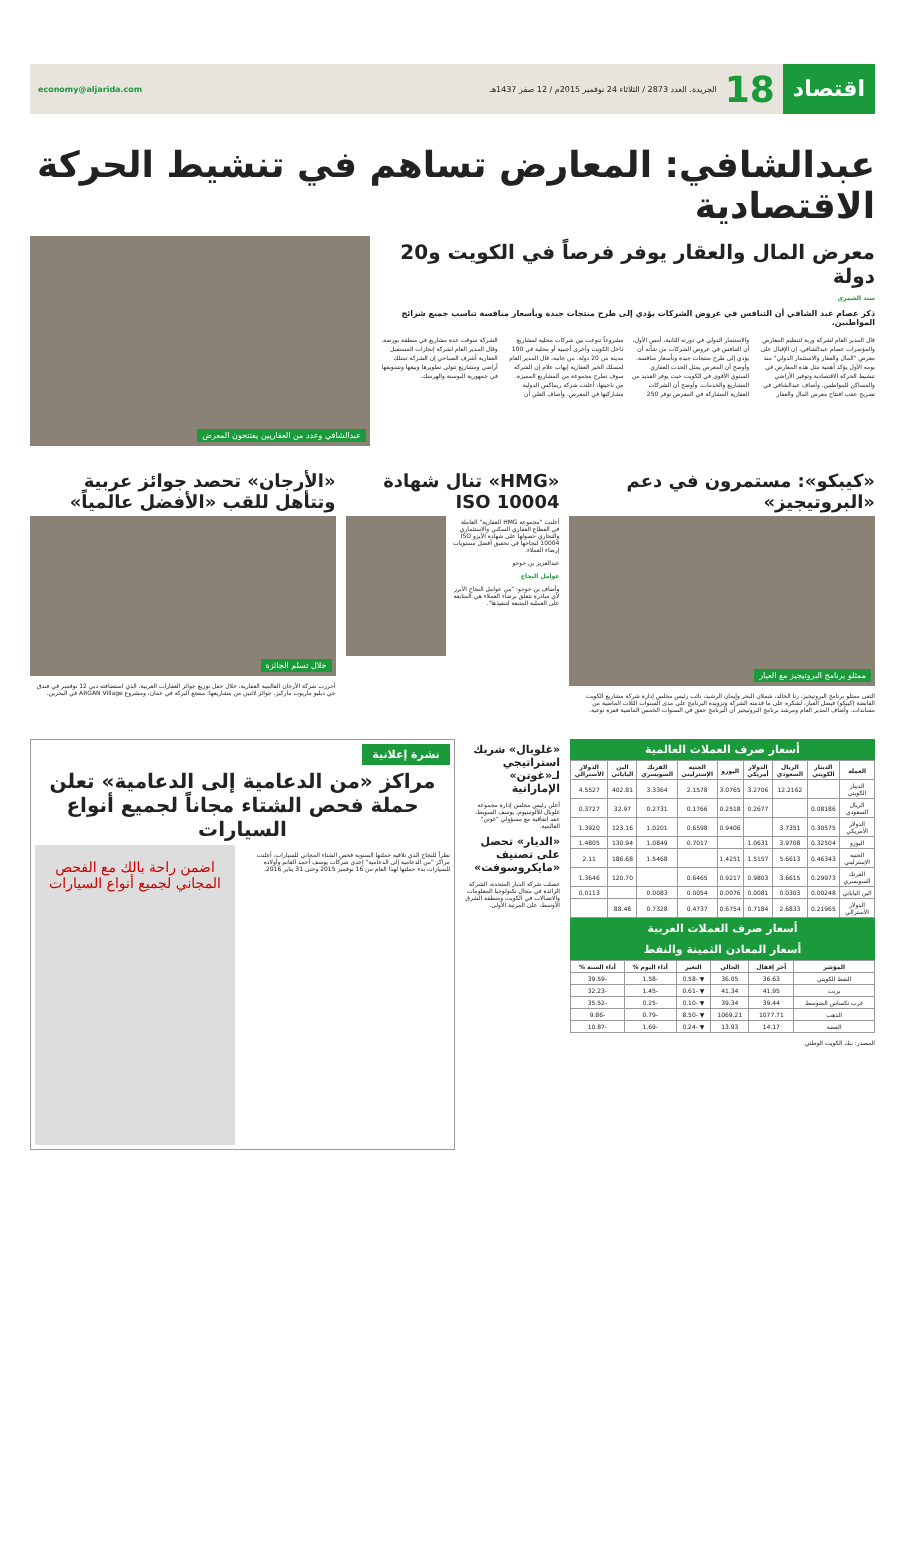اقتصاد
18
الجريدة. العدد 2873 / الثلاثاء 24 نوفمبر 2015م / 12 صفر 1437هـ
economy@aljarida.com
عبدالشافي: المعارض تساهم في تنشيط الحركة الاقتصادية
معرض المال والعقار يوفر فرصاً في الكويت و20 دولة
سند الشمري
ذكر عصام عبد الشافي أن التنافس في عروض الشركات يؤدي إلى طرح منتجات جيدة وبأسعار منافسة تناسب جميع شرائح المواطنين.
قال المدير العام لشركة وربة لتنظيم المعارض والمؤتمرات عصام عبدالشافي، إن الإقبال على معرض "المال والعقار والاستثمار الدولي" منذ يومه الأول يؤكد أهمية مثل هذه المعارض في تنشيط الحركة الاقتصادية وتوفير الأراضي والمساكن للمواطنين. وأضاف عبدالشافي في تصريح عقب افتتاح معرض المال والعقار والاستثمار الدولي في دورته الثانية، أمس الأول، أن التنافس في عروض الشركات من شأنه أن يؤدي إلى طرح منتجات جيدة وبأسعار منافسة. وأوضح أن المعرض يمثل الحدث العقاري السنوي الأقوى في الكويت حيث يوفر العديد من المشاريع والخدمات. وأوضح أن الشركات العقارية المشاركة في المعرض توفر 250 مشروعاً تنوعت بين شركات محلية لمشاريع داخل الكويت وأخرى أجنبية أو محلية في 100 مدينة من 20 دولة. من جانبه، قال المدير العام لمسلك الخير العقارية إيهاب علام إن الشركة سوف تطرح مجموعة من المشاريع المميزة. من ناحيتها، أعلنت شركة ريماكس الدولية مشاركتها في المعرض. وأضاف العلي أن الشركة سوقت عدة مشاريع في منطقة بورصة. وقال المدير العام لشركة إنجازات المستقبل العقارية أشرف الصباحي إن الشركة تمتلك أراضي ومشاريع تتولى تطويرها وبيعها وتسويقها في جمهورية البوسنة والهرسك.
عبدالشافي وعدد من العقاريين يفتتحون المعرض
«كيبكو»: مستمرون في دعم «البروتيجيز»
ممثلو برنامج البروتيجيز مع العيار
التقى ممثلو برنامج البروتيجيز، رنا الخالد، شملان البحر وإيمان الرشيد، نائب رئيس مجلس إدارة شركة مشاريع الكويت القابضة (كيبكو) فيصل العيار، لشكره على ما قدمته الشركة وتزويده البرنامج على مدى السنوات الثلاث الماضية من مساندات. وأضاف المدير العام ومرشد برنامج البروتيجيز أن البرنامج حقق في السنوات الخمس الماضية قفزة نوعية.
«HMG» تنال شهادة ISO 10004
أعلنت "مجموعة HMG العقارية" العاملة في القطاع العقاري السكني والاستثماري والتجاري حصولها على شهادة الأيزو ISO 10004 لنجاحها في تحقيق أفضل مستويات إرضاء العملاء.
عبدالعزيز بن حوحو
عوامل النجاح
وأضاف بن حوحو: "من عوامل النجاح الأبرز لأي مبادرة تتعلق برضاء العملاء هي المتابعة على العملية المتبعة لتنفيذها".
«الأرجان» تحصد جوائز عربية وتتأهل للقب «الأفضل عالمياً»
خلال تسلم الجائزة
أحرزت شركة الأرجان العالمية العقارية، خلال حفل توزيع جوائز العقارات العربية، الذي استضافته دبي 12 نوفمبر في فندق جي دبليو ماريوت ماركيز، جوائز لاثنين من مشاريعها: منتجع البركة في عمان، ومشروع ARGAN Village في البحرين.
أسعار صرف العملات العالمية
| العملة | الدينار الكويتي | الريال السعودي | الدولار أمريكي | اليورو | الجنيه الإسترليني | الفرنك السويسري | الين الياباني | الدولار الأسترالي |
| --- | --- | --- | --- | --- | --- | --- | --- | --- |
| الدينار الكويتي | | 12.2162 | 3.2706 | 3.0765 | 2.1578 | 3.3364 | 402.81 | 4.5527 |
| الريال السعودي | 0.08186 | | 0.2677 | 0.2518 | 0.1766 | 0.2731 | 32.97 | 0.3727 |
| الدولار الأمريكي | 0.30575 | 3.7351 | | 0.9406 | 0.6598 | 1.0201 | 123.16 | 1.3920 |
| اليورو | 0.32504 | 3.9708 | 1.0631 | | 0.7017 | 1.0849 | 130.94 | 1.4805 |
| الجنيه الإسترليني | 0.46343 | 5.6613 | 1.5157 | 1.4251 | | 1.5468 | 186.68 | 2.11 |
| الفرنك السويسري | 0.29973 | 3.6615 | 0.9803 | 0.9217 | 0.6465 | | 120.70 | 1.3646 |
| الين الياباني | 0.00248 | 0.0303 | 0.0081 | 0.0076 | 0.0054 | 0.0083 | | 0.0113 |
| الدولار الأسترالي | 0.21965 | 2.6833 | 0.7184 | 0.6754 | 0.4737 | 0.7328 | 88.48 | |
أسعار صرف العملات العربية
أسعار المعادن الثمينة والنفط
| المؤشر | آخر إقفال | الحالي | التغير | أداء اليوم % | أداء السنة % |
| --- | --- | --- | --- | --- | --- |
| النفط الكويتي | 36.63 | 36.05 | ▼ -0.58 | -1.58 | -39.59 |
| برنت | 41.95 | 41.34 | ▼ -0.61 | -1.45 | -32.23 |
| غرب تكساس المتوسط | 39.44 | 39.34 | ▼ -0.10 | -0.25 | -35.52 |
| الذهب | 1077.71 | 1069.21 | ▼ -8.50 | -0.79 | -9.86 |
| الفضة | 14.17 | 13.93 | ▼ -0.24 | -1.69 | -10.87 |
المصدر: بنك الكويت الوطني
«غلوبال» شريك استراتيجي لـ«غوتن» الإماراتية
أعلن رئيس مجلس إدارة مجموعة غلوبال للألومنيوم، يوسف السويط، عقد اتفاقية مع مسؤولي "غوتن" العالمية.
«الديار» تحصل على تصنيف «مايكروسوفت»
حصلت شركة الديار المتحدة، الشركة الرائدة في مجال تكنولوجيا المعلومات والاتصالات في الكويت ومنطقة الشرق الأوسط، على المرتبة الأولى.
نشرة إعلانية
مراكز «من الدعامية إلى الدعامية» تعلن حملة فحص الشتاء مجاناً لجميع أنواع السيارات
نظراً للنجاح الذي تلاقيه حملتها السنوية فحص الشتاء المجاني للسيارات، أعلنت مراكز "من الدعامية إلى الدعامية" إحدى شركات يوسف أحمد الغانم وأولاده للسيارات بدء حملتها لهذا العام من 16 نوفمبر 2015 وحتى 31 يناير 2016.
اضمن راحة بالك مع الفحص المجاني لجميع أنواع السيارات